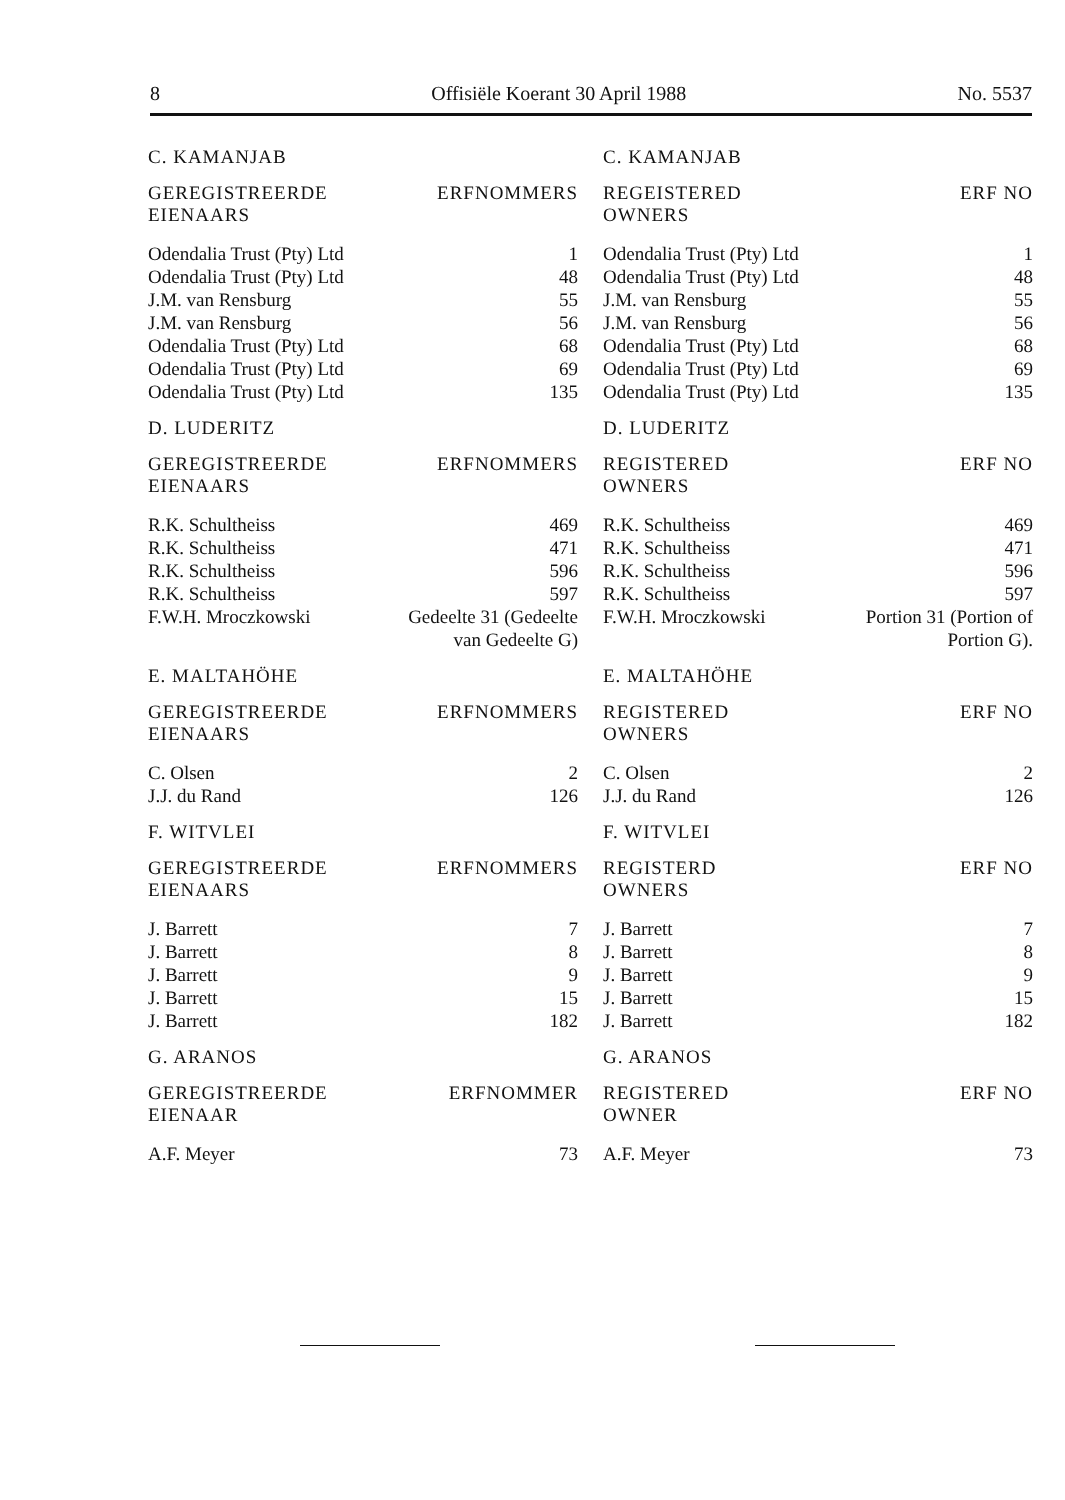8 Offisiële Koerant 30 April 1988 No. 5537
C. KAMANJAB
| GEREGISTREERDE EIENAARS | ERFNOMMERS |
| --- | --- |
| Odendalia Trust (Pty) Ltd | 1 |
| Odendalia Trust (Pty) Ltd | 48 |
| J.M. van Rensburg | 55 |
| J.M. van Rensburg | 56 |
| Odendalia Trust (Pty) Ltd | 68 |
| Odendalia Trust (Pty) Ltd | 69 |
| Odendalia Trust (Pty) Ltd | 135 |
D. LUDERITZ
| GEREGISTREERDE EIENAARS | ERFNOMMERS |
| --- | --- |
| R.K. Schultheiss | 469 |
| R.K. Schultheiss | 471 |
| R.K. Schultheiss | 596 |
| R.K. Schultheiss | 597 |
| F.W.H. Mroczkowski | Gedeelte 31 (Gedeelte van Gedeelte G) |
E. MALTAHÖHE
| GEREGISTREERDE EIENAARS | ERFNOMMERS |
| --- | --- |
| C. Olsen | 2 |
| J.J. du Rand | 126 |
F. WITVLEI
| GEREGISTREERDE EIENAARS | ERFNOMMERS |
| --- | --- |
| J. Barrett | 7 |
| J. Barrett | 8 |
| J. Barrett | 9 |
| J. Barrett | 15 |
| J. Barrett | 182 |
G. ARANOS
| GEREGISTREERDE EIENAAR | ERFNOMMER |
| --- | --- |
| A.F. Meyer | 73 |
C. KAMANJAB
| REGEISTERED OWNERS | ERF NO |
| --- | --- |
| Odendalia Trust (Pty) Ltd | 1 |
| Odendalia Trust (Pty) Ltd | 48 |
| J.M. van Rensburg | 55 |
| J.M. van Rensburg | 56 |
| Odendalia Trust (Pty) Ltd | 68 |
| Odendalia Trust (Pty) Ltd | 69 |
| Odendalia Trust (Pty) Ltd | 135 |
D. LUDERITZ
| REGISTERED OWNERS | ERF NO |
| --- | --- |
| R.K. Schultheiss | 469 |
| R.K. Schultheiss | 471 |
| R.K. Schultheiss | 596 |
| R.K. Schultheiss | 597 |
| F.W.H. Mroczkowski | Portion 31 (Portion of Portion G). |
E. MALTAHÖHE
| REGISTERED OWNERS | ERF NO |
| --- | --- |
| C. Olsen | 2 |
| J.J. du Rand | 126 |
F. WITVLEI
| REGISTERD OWNERS | ERF NO |
| --- | --- |
| J. Barrett | 7 |
| J. Barrett | 8 |
| J. Barrett | 9 |
| J. Barrett | 15 |
| J. Barrett | 182 |
G. ARANOS
| REGISTERED OWNER | ERF NO |
| --- | --- |
| A.F. Meyer | 73 |